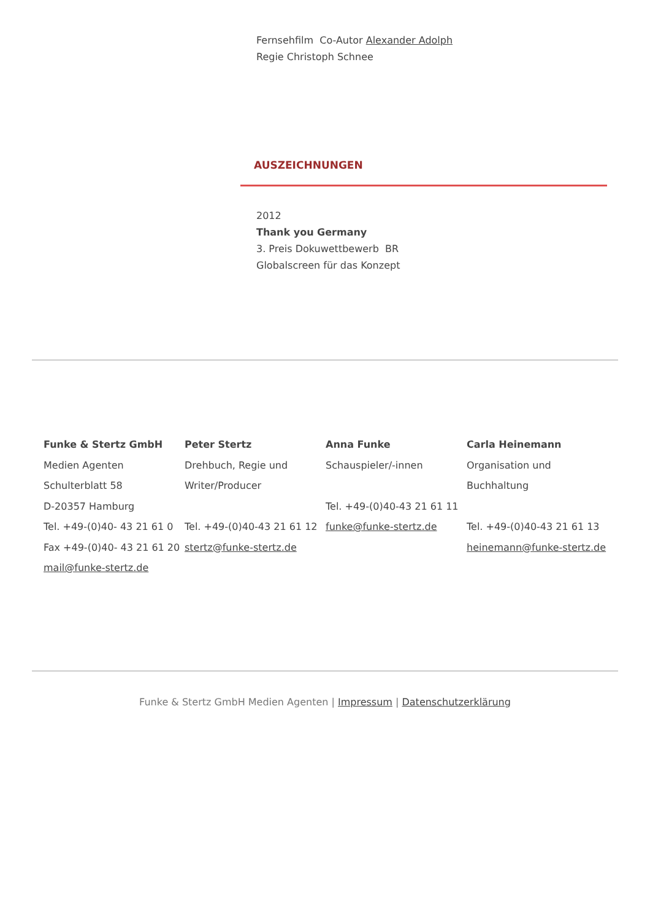Fernsehfilm Co-Autor Alexander Adolph
Regie Christoph Schnee
AUSZEICHNUNGEN
2012
Thank you Germany
3. Preis Dokuwettbewerb BR
Globalscreen für das Konzept
Funke & Stertz GmbH
Medien Agenten
Schulterblatt 58
D-20357 Hamburg
Tel. +49-(0)40- 43 21 61 0
Fax +49-(0)40- 43 21 61 20
mail@funke-stertz.de
Peter Stertz
Drehbuch, Regie und
Writer/Producer
Tel. +49-(0)40-43 21 61 12
stertz@funke-stertz.de
Anna Funke
Schauspieler/-innen
Tel. +49-(0)40-43 21 61 11
funke@funke-stertz.de
Carla Heinemann
Organisation und
Buchhaltung
Tel. +49-(0)40-43 21 61 13
heinemann@funke-stertz.de
Funke & Stertz GmbH Medien Agenten | Impressum | Datenschutzerklärung